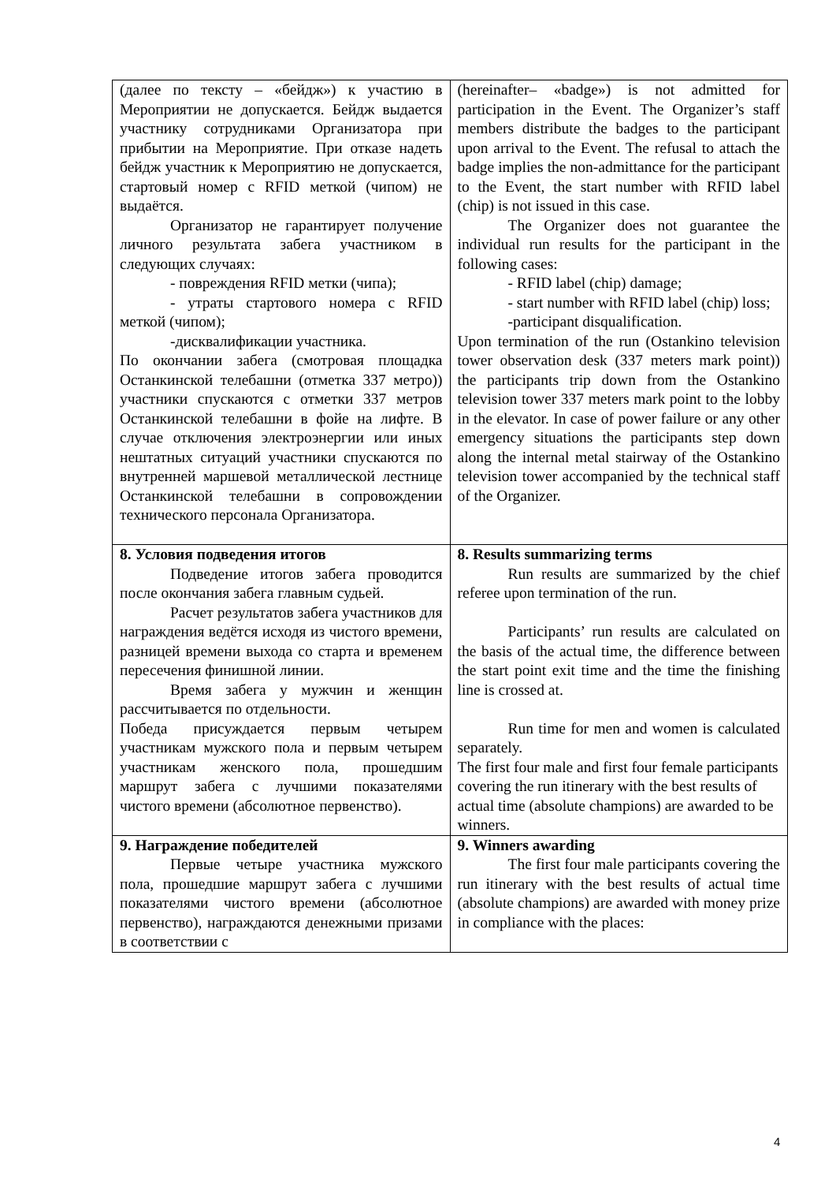| (далее по тексту – «бейдж») к участию в Мероприятии не допускается. Бейдж выдается участнику сотрудниками Организатора при прибытии на Мероприятие. При отказе надеть бейдж участник к Мероприятию не допускается, стартовый номер с RFID меткой (чипом) не выдаётся. Организатор не гарантирует получение личного результата забега участником в следующих случаях: - повреждения RFID метки (чипа); - утраты стартового номера с RFID меткой (чипом); -дисквалификации участника. По окончании забега (смотровая площадка Останкинской телебашни (отметка 337 метро)) участники спускаются с отметки 337 метров Останкинской телебашни в фойе на лифте. В случае отключения электроэнергии или иных нештатных ситуаций участники спускаются по внутренней маршевой металлической лестнице Останкинской телебашни в сопровождении технического персонала Организатора. | (hereinafter– «badge») is not admitted for participation in the Event. The Organizer’s staff members distribute the badges to the participant upon arrival to the Event. The refusal to attach the badge implies the non-admittance for the participant to the Event, the start number with RFID label (chip) is not issued in this case. The Organizer does not guarantee the individual run results for the participant in the following cases: - RFID label (chip) damage; - start number with RFID label (chip) loss; -participant disqualification. Upon termination of the run (Ostankino television tower observation desk (337 meters mark point)) the participants trip down from the Ostankino television tower 337 meters mark point to the lobby in the elevator. In case of power failure or any other emergency situations the participants step down along the internal metal stairway of the Ostankino television tower accompanied by the technical staff of the Organizer. |
| 8. Условия подведения итогов Подведение итогов забега проводится после окончания забега главным судьей. Расчет результатов забега участников для награждения ведётся исходя из чистого времени, разницей времени выхода со старта и временем пересечения финишной линии. Время забега у мужчин и женщин рассчитывается по отдельности. Победа присуждается первым четырем участникам мужского пола и первым четырем участникам женского пола, прошедшим маршрут забега с лучшими показателями чистого времени (абсолютное первенство). | 8. Results summarizing terms Run results are summarized by the chief referee upon termination of the run. Participants’ run results are calculated on the basis of the actual time, the difference between the start point exit time and the time the finishing line is crossed at. Run time for men and women is calculated separately. The first four male and first four female participants covering the run itinerary with the best results of actual time (absolute champions) are awarded to be winners. |
| 9. Награждение победителей Первые четыре участника мужского пола, прошедшие маршрут забега с лучшими показателями чистого времени (абсолютное первенство), награждаются денежными призами в соответствии с | 9. Winners awarding The first four male participants covering the run itinerary with the best results of actual time (absolute champions) are awarded with money prize in compliance with the places: |
4